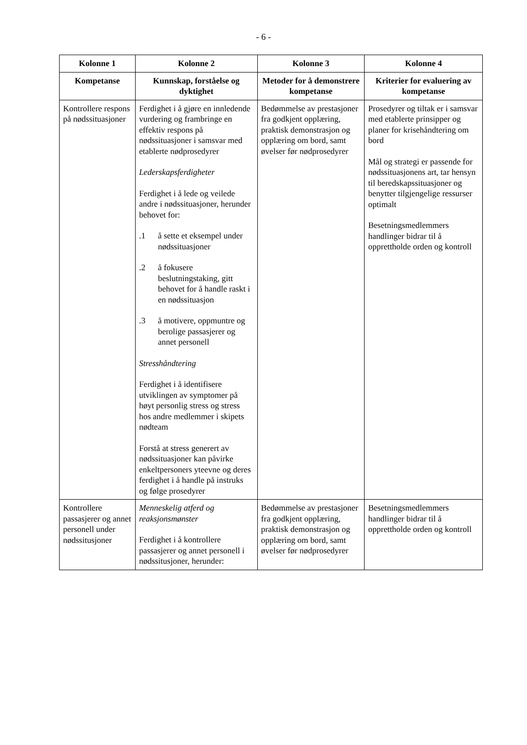- 6 -
| Kolonne 1 | Kolonne 2 | Kolonne 3 | Kolonne 4 |
| --- | --- | --- | --- |
| Kompetanse | Kunnskap, forståelse og dyktighet | Metoder for å demonstrere kompetanse | Kriterier for evaluering av kompetanse |
| Kontrollere respons på nødssituasjoner | Ferdighet i å gjøre en innledende vurdering og frambringe en effektiv respons på nødssituasjoner i samsvar med etablerte nødprosedyrer Lederskapsferdigheter Ferdighet i å lede og veilede andre i nødssituasjoner, herunder behovet for: .1 å sette et eksempel under nødssituasjoner .2 å fokusere beslutningstaking, gitt behovet for å handle raskt i en nødssituasjon .3 å motivere, oppmuntre og berolige passasjerer og annet personell Stresshåndtering Ferdighet i å identifisere utviklingen av symptomer på høyt personlig stress og stress hos andre medlemmer i skipets nødteam Forstå at stress generert av nødssituasjoner kan påvirke enkeltpersoners yteevne og deres ferdighet i å handle på instruks og følge prosedyrer | Bedømmelse av prestasjoner fra godkjent opplæring, praktisk demonstrasjon og opplæring om bord, samt øvelser før nødprosedyrer | Prosedyrer og tiltak er i samsvar med etablerte prinsipper og planer for krisehåndtering om bord Mål og strategi er passende for nødssituasjonens art, tar hensyn til beredskapssituasjoner og benytter tilgjengelige ressurser optimalt Besetningsmedlemmers handlinger bidrar til å opprettholde orden og kontroll |
| Kontrollere passasjerer og annet personell under nødssitusjoner | Menneskelig atferd og reaksjonsmønster Ferdighet i å kontrollere passasjerer og annet personell i nødssitusjoner, herunder: | Bedømmelse av prestasjoner fra godkjent opplæring, praktisk demonstrasjon og opplæring om bord, samt øvelser før nødprosedyrer | Besetningsmedlemmers handlinger bidrar til å opprettholde orden og kontroll |